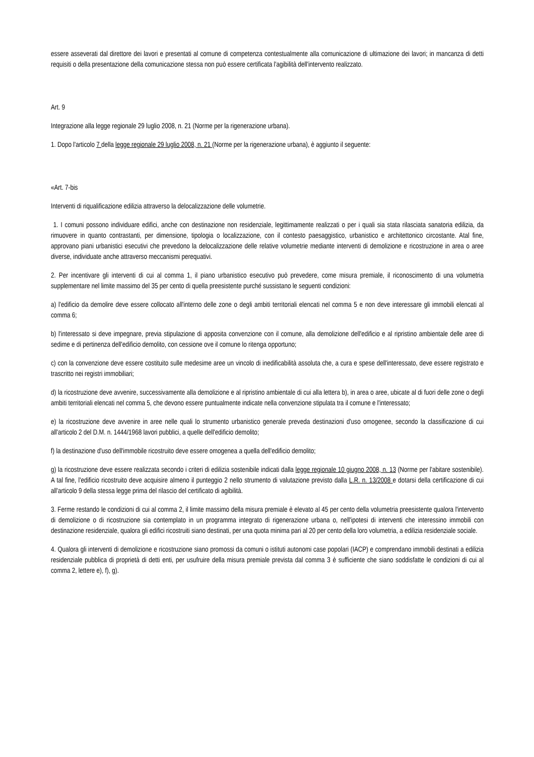essere asseverati dal direttore dei lavori e presentati al comune di competenza contestualmente alla comunicazione di ultimazione dei lavori; in mancanza di detti requisiti o della presentazione della comunicazione stessa non può essere certificata l'agibilità dell'intervento realizzato.
Art. 9
Integrazione alla legge regionale 29 luglio 2008, n. 21 (Norme per la rigenerazione urbana).
1. Dopo l'articolo 7 della legge regionale 29 luglio 2008, n. 21 (Norme per la rigenerazione urbana), è aggiunto il seguente:
«Art. 7-bis
Interventi di riqualificazione edilizia attraverso la delocalizzazione delle volumetrie.
1. I comuni possono individuare edifici, anche con destinazione non residenziale, legittimamente realizzati o per i quali sia stata rilasciata sanatoria edilizia, da rimuovere in quanto contrastanti, per dimensione, tipologia o localizzazione, con il contesto paesaggistico, urbanistico e architettonico circostante. Atal fine, approvano piani urbanistici esecutivi che prevedono la delocalizzazione delle relative volumetrie mediante interventi di demolizione e ricostruzione in area o aree diverse, individuate anche attraverso meccanismi perequativi.
2. Per incentivare gli interventi di cui al comma 1, il piano urbanistico esecutivo può prevedere, come misura premiale, il riconoscimento di una volumetria supplementare nel limite massimo del 35 per cento di quella preesistente purché sussistano le seguenti condizioni:
a) l'edificio da demolire deve essere collocato all'interno delle zone o degli ambiti territoriali elencati nel comma 5 e non deve interessare gli immobili elencati al comma 6;
b) l'interessato si deve impegnare, previa stipulazione di apposita convenzione con il comune, alla demolizione dell'edificio e al ripristino ambientale delle aree di sedime e di pertinenza dell'edificio demolito, con cessione ove il comune lo ritenga opportuno;
c) con la convenzione deve essere costituito sulle medesime aree un vincolo di inedificabilità assoluta che, a cura e spese dell'interessato, deve essere registrato e trascritto nei registri immobiliari;
d) la ricostruzione deve avvenire, successivamente alla demolizione e al ripristino ambientale di cui alla lettera b), in area o aree, ubicate al di fuori delle zone o degli ambiti territoriali elencati nel comma 5, che devono essere puntualmente indicate nella convenzione stipulata tra il comune e l'interessato;
e) la ricostruzione deve avvenire in aree nelle quali lo strumento urbanistico generale preveda destinazioni d'uso omogenee, secondo la classificazione di cui all'articolo 2 del D.M. n. 1444/1968 lavori pubblici, a quelle dell'edificio demolito;
f) la destinazione d'uso dell'immobile ricostruito deve essere omogenea a quella dell'edificio demolito;
g) la ricostruzione deve essere realizzata secondo i criteri di edilizia sostenibile indicati dalla legge regionale 10 giugno 2008, n. 13 (Norme per l'abitare sostenibile). A tal fine, l'edificio ricostruito deve acquisire almeno il punteggio 2 nello strumento di valutazione previsto dalla L.R. n. 13/2008 e dotarsi della certificazione di cui all'articolo 9 della stessa legge prima del rilascio del certificato di agibilità.
3. Ferme restando le condizioni di cui al comma 2, il limite massimo della misura premiale è elevato al 45 per cento della volumetria preesistente qualora l'intervento di demolizione o di ricostruzione sia contemplato in un programma integrato di rigenerazione urbana o, nell'ipotesi di interventi che interessino immobili con destinazione residenziale, qualora gli edifici ricostruiti siano destinati, per una quota minima pari al 20 per cento della loro volumetria, a edilizia residenziale sociale.
4. Qualora gli interventi di demolizione e ricostruzione siano promossi da comuni o istituti autonomi case popolari (IACP) e comprendano immobili destinati a edilizia residenziale pubblica di proprietà di detti enti, per usufruire della misura premiale prevista dal comma 3 è sufficiente che siano soddisfatte le condizioni di cui al comma 2, lettere e), f), g).